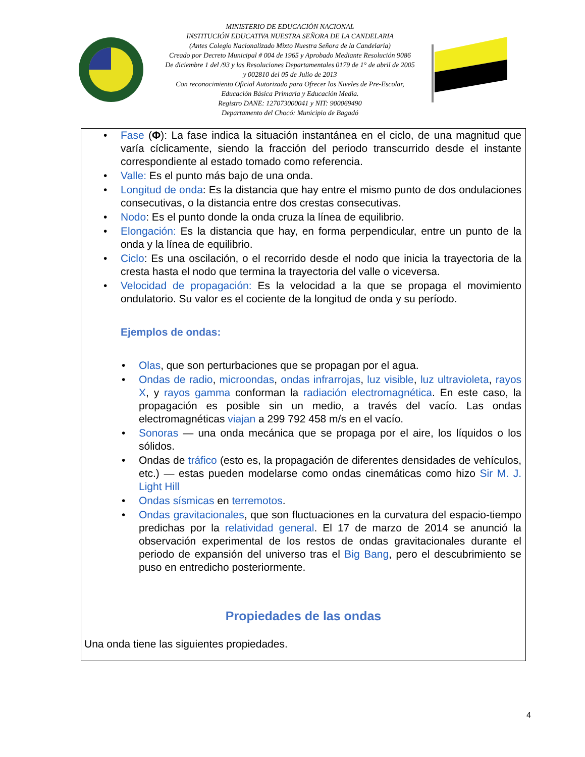MINISTERIO DE EDUCACIÓN NACIONAL
INSTITUCIÓN EDUCATIVA NUESTRA SEÑORA DE LA CANDELARIA
(Antes Colegio Nacionalizado Mixto Nuestra Señora de la Candelaria)
Creado por Decreto Municipal # 004 de 1965 y Aprobado Mediante Resolución 9086
De diciembre 1 del /93 y las Resoluciones Departamentales 0179 de 1° de abril de 2005
y 002810 del 05 de Julio de 2013
Con reconocimiento Oficial Autorizado para Ofrecer los Niveles de Pre-Escolar,
Educación Básica Primaria y Educación Media.
Registro DANE: 127073000041 y NIT: 900069490
Departamento del Chocó: Municipio de Bagadó
Fase (Φ): La fase indica la situación instantánea en el ciclo, de una magnitud que varía cíclicamente, siendo la fracción del periodo transcurrido desde el instante correspondiente al estado tomado como referencia.
Valle: Es el punto más bajo de una onda.
Longitud de onda: Es la distancia que hay entre el mismo punto de dos ondulaciones consecutivas, o la distancia entre dos crestas consecutivas.
Nodo: Es el punto donde la onda cruza la línea de equilibrio.
Elongación: Es la distancia que hay, en forma perpendicular, entre un punto de la onda y la línea de equilibrio.
Ciclo: Es una oscilación, o el recorrido desde el nodo que inicia la trayectoria de la cresta hasta el nodo que termina la trayectoria del valle o viceversa.
Velocidad de propagación: Es la velocidad a la que se propaga el movimiento ondulatorio. Su valor es el cociente de la longitud de onda y su período.
Ejemplos de ondas:
Olas, que son perturbaciones que se propagan por el agua.
Ondas de radio, microondas, ondas infrarrojas, luz visible, luz ultravioleta, rayos X, y rayos gamma conforman la radiación electromagnética. En este caso, la propagación es posible sin un medio, a través del vacío. Las ondas electromagnéticas viajan a 299 792 458 m/s en el vacío.
Sonoras — una onda mecánica que se propaga por el aire, los líquidos o los sólidos.
Ondas de tráfico (esto es, la propagación de diferentes densidades de vehículos, etc.) — estas pueden modelarse como ondas cinemáticas como hizo Sir M. J. Light Hill
Ondas sísmicas en terremotos.
Ondas gravitacionales, que son fluctuaciones en la curvatura del espacio-tiempo predichas por la relatividad general. El 17 de marzo de 2014 se anunció la observación experimental de los restos de ondas gravitacionales durante el periodo de expansión del universo tras el Big Bang, pero el descubrimiento se puso en entredicho posteriormente.
Propiedades de las ondas
Una onda tiene las siguientes propiedades.
4